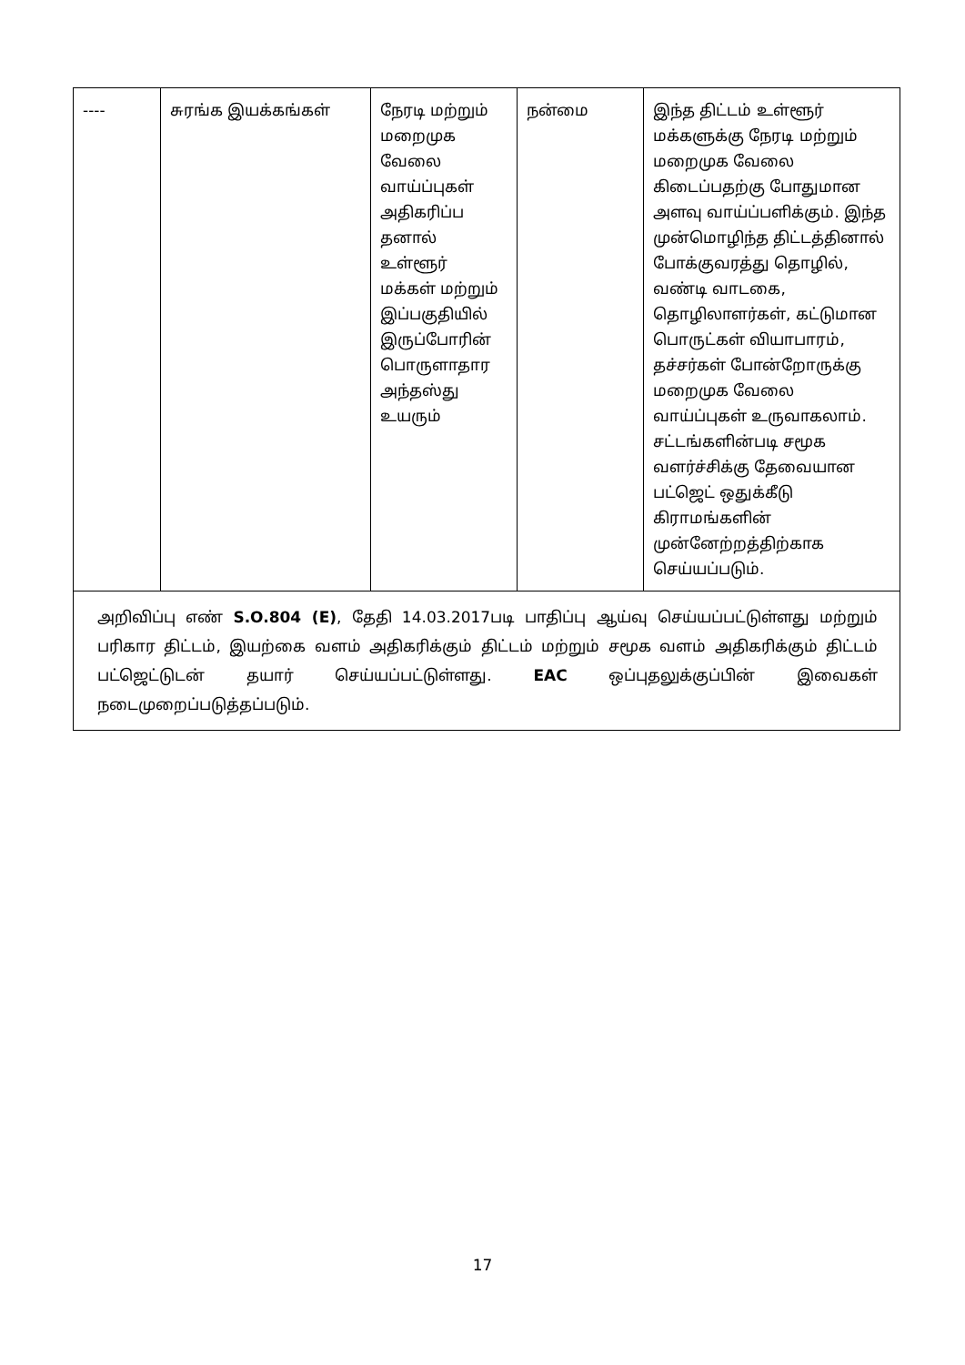| ---- | சுரங்க இயக்கங்கள் | நேரடி மற்றும் மறைமுக வேலை வாய்ப்புகள் அதிகரிப்ப தனால் உள்ளூர் மக்கள் மற்றும் இப்பகுதியில் இருப்போரின் பொருளாதார அந்தஸ்து உயரும் | நன்மை | இந்த திட்டம் உள்ளூர் மக்களுக்கு நேரடி மற்றும் மறைமுக வேலை கிடைப்பதற்கு போதுமான அளவு வாய்ப்பளிக்கும். இந்த முன்மொழிந்த திட்டத்தினால் போக்குவரத்து தொழில், வண்டி வாடகை, தொழிலாளர்கள், கட்டுமான பொருட்கள் வியாபாரம், தச்சர்கள் போன்றோருக்கு மறைமுக வேலை வாய்ப்புகள் உருவாகலாம். சட்டங்களின்படி சமூக வளர்ச்சிக்கு தேவையான பட்ஜெட் ஒதுக்கீடு கிராமங்களின் முன்னேற்றத்திற்காக செய்யப்படும். |
| அறிவிப்பு எண் S.O.804 (E) , தேதி 14.03.2017படி பாதிப்பு ஆய்வு செய்யப்பட்டுள்ளது மற்றும் பரிகார திட்டம், இயற்கை வளம் அதிகரிக்கும் திட்டம் மற்றும் சமூக வளம் அதிகரிக்கும் திட்டம் பட்ஜெட்டுடன் தயார் செய்யப்பட்டுள்ளது. EAC ஒப்புதலுக்குப்பின் இவைகள் நடைமுறைப்படுத்தப்படும். | | | | |
17